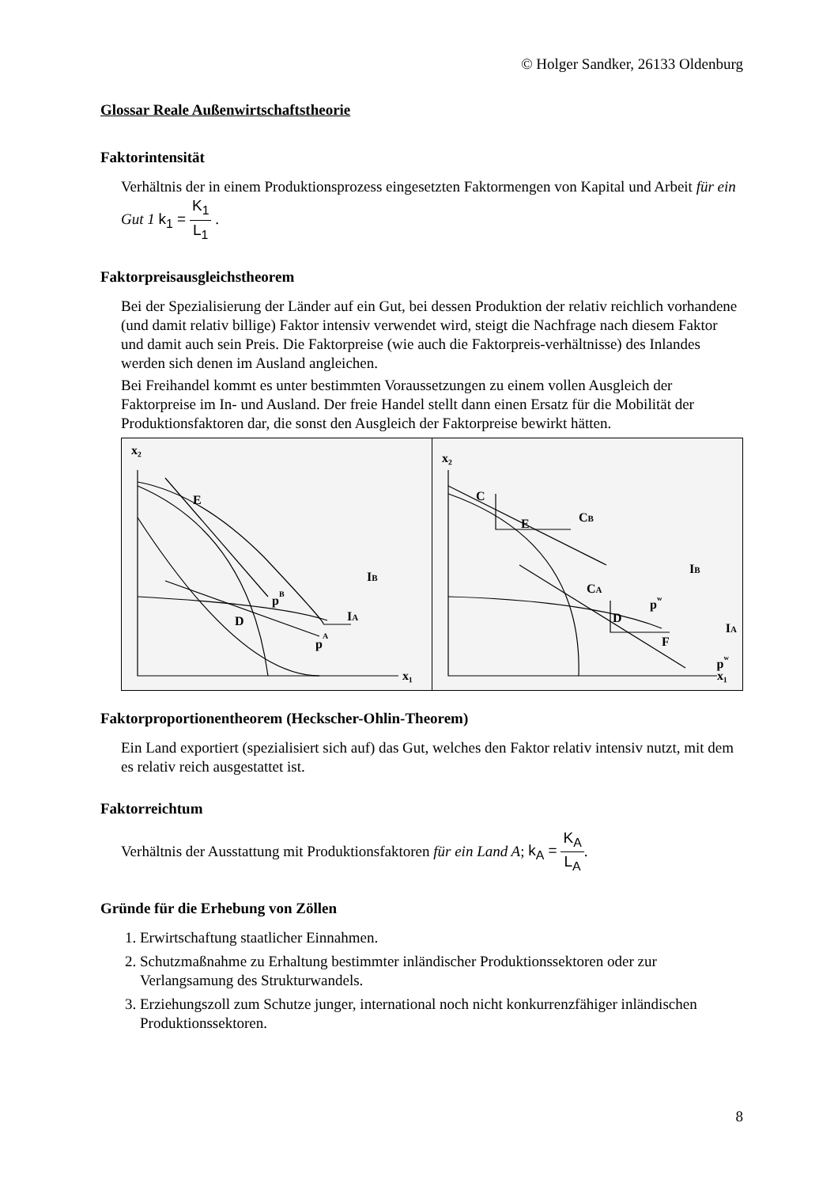© Holger Sandker, 26133 Oldenburg
Glossar Reale Außenwirtschaftstheorie
Faktorintensität
Verhältnis der in einem Produktionsprozess eingesetzten Faktormengen von Kapital und Arbeit für ein Gut 1 k<sub>1</sub> = K<sub>1</sub> L<sub>1</sub> .
Faktorpreisausgleichstheorem
Bei der Spezialisierung der Länder auf ein Gut, bei dessen Produktion der relativ reichlich vorhandene (und damit relativ billige) Faktor intensiv verwendet wird, steigt die Nachfrage nach diesem Faktor und damit auch sein Preis. Die Faktorpreise (wie auch die Faktorpreis-verhältnisse) des Inlandes werden sich denen im Ausland angleichen.
Bei Freihandel kommt es unter bestimmten Voraussetzungen zu einem vollen Ausgleich der Faktorpreise im In- und Ausland. Der freie Handel stellt dann einen Ersatz für die Mobilität der Produktionsfaktoren dar, die sonst den Ausgleich der Faktorpreise bewirkt hätten.
x₂
x₁
E
IB
pB
D
IA
pA
x₂
x₁
C
E
CB
IB
CA
pw
D
F
IA
pw
Faktorproportionentheorem (Heckscher-Ohlin-Theorem)
Ein Land exportiert (spezialisiert sich auf) das Gut, welches den Faktor relativ intensiv nutzt, mit dem es relativ reich ausgestattet ist.
Faktorreichtum
Verhältnis der Ausstattung mit Produktionsfaktoren für ein Land A; k<sub>A</sub> = K<sub>A</sub> L<sub>A</sub>.
Gründe für die Erhebung von Zöllen
1. Erwirtschaftung staatlicher Einnahmen.
2. Schutzmaßnahme zu Erhaltung bestimmter inländischer Produktionssektoren oder zur Verlangsamung des Strukturwandels.
3. Erziehungszoll zum Schutze junger, international noch nicht konkurrenzfähiger inländischen Produktionssektoren.
8